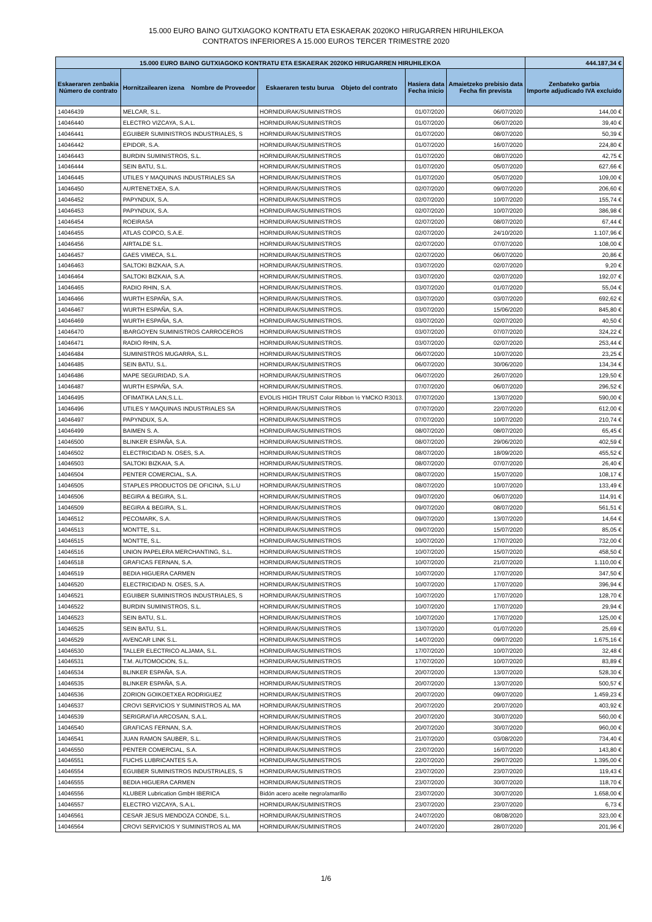15.000 EURO BAINO GUTXIAGOKO KONTRATU ETA ESKAERAK 2020KO HIRUGARREN HIRUHILEKOA
CONTRATOS INFERIORES A 15.000 EUROS TERCER TRIMESTRE 2020
| 15.000 EURO BAINO GUTXIAGOKO KONTRATU ETA ESKAERAK 2020KO HIRUGARREN HIRUHILEKOA | | | | | 444.187,34 € |
| --- | --- | --- | --- | --- | --- |
| Eskaeraren zenbakia Número de contrato | Hornitzailearen izena Nombre de Proveedor | Eskaeraren testu burua Objeto del contrato | Hasiera data Fecha inicio | Amaietzeko prebisio data Fecha fin prevista | Zenbateko garbia Importe adjudicado IVA excluido |
| 14046439 | MELCAR, S.L. | HORNIDURAK/SUMINISTROS | 01/07/2020 | 06/07/2020 | 144,00 € |
| 14046440 | ELECTRO VIZCAYA, S.A.L. | HORNIDURAK/SUMINISTROS | 01/07/2020 | 06/07/2020 | 39,40 € |
| 14046441 | EGUIBER SUMINISTROS INDUSTRIALES, S | HORNIDURAK/SUMINISTROS | 01/07/2020 | 08/07/2020 | 50,39 € |
| 14046442 | EPIDOR, S.A. | HORNIDURAK/SUMINISTROS | 01/07/2020 | 16/07/2020 | 224,80 € |
| 14046443 | BURDIN SUMINISTROS, S.L. | HORNIDURAK/SUMINISTROS | 01/07/2020 | 08/07/2020 | 42,75 € |
| 14046444 | SEIN BATU, S.L. | HORNIDURAK/SUMINISTROS | 01/07/2020 | 05/07/2020 | 627,66 € |
| 14046445 | UTILES Y MAQUINAS INDUSTRIALES SA | HORNIDURAK/SUMINISTROS | 01/07/2020 | 05/07/2020 | 109,00 € |
| 14046450 | AURTENETXEA, S.A. | HORNIDURAK/SUMINISTROS | 02/07/2020 | 09/07/2020 | 206,60 € |
| 14046452 | PAPYNDUX, S.A. | HORNIDURAK/SUMINISTROS | 02/07/2020 | 10/07/2020 | 155,74 € |
| 14046453 | PAPYNDUX, S.A. | HORNIDURAK/SUMINISTROS | 02/07/2020 | 10/07/2020 | 386,98 € |
| 14046454 | ROEIRASA | HORNIDURAK/SUMINISTROS | 02/07/2020 | 08/07/2020 | 67,44 € |
| 14046455 | ATLAS COPCO, S.A.E. | HORNIDURAK/SUMINISTROS | 02/07/2020 | 24/10/2020 | 1.107,96 € |
| 14046456 | AIRTALDE S.L. | HORNIDURAK/SUMINISTROS | 02/07/2020 | 07/07/2020 | 108,00 € |
| 14046457 | GAES VIMECA, S.L. | HORNIDURAK/SUMINISTROS | 02/07/2020 | 06/07/2020 | 20,86 € |
| 14046463 | SALTOKI BIZKAIA, S.A. | HORNIDURAK/SUMINISTROS. | 03/07/2020 | 02/07/2020 | 9,20 € |
| 14046464 | SALTOKI BIZKAIA, S.A. | HORNIDURAK/SUMINISTROS. | 03/07/2020 | 02/07/2020 | 192,07 € |
| 14046465 | RADIO RHIN, S.A. | HORNIDURAK/SUMINISTROS. | 03/07/2020 | 01/07/2020 | 55,04 € |
| 14046466 | WURTH ESPAÑA, S.A. | HORNIDURAK/SUMINISTROS. | 03/07/2020 | 03/07/2020 | 692,62 € |
| 14046467 | WURTH ESPAÑA, S.A. | HORNIDURAK/SUMINISTROS. | 03/07/2020 | 15/06/2020 | 845,80 € |
| 14046469 | WURTH ESPAÑA, S.A. | HORNIDURAK/SUMINISTROS. | 03/07/2020 | 02/07/2020 | 40,50 € |
| 14046470 | IBARGOYEN SUMINISTROS CARROCEROS | HORNIDURAK/SUMINISTROS | 03/07/2020 | 07/07/2020 | 324,22 € |
| 14046471 | RADIO RHIN, S.A. | HORNIDURAK/SUMINISTROS. | 03/07/2020 | 02/07/2020 | 253,44 € |
| 14046484 | SUMINISTROS MUGARRA, S.L. | HORNIDURAK/SUMINISTROS | 06/07/2020 | 10/07/2020 | 23,25 € |
| 14046485 | SEIN BATU, S.L. | HORNIDURAK/SUMINISTROS | 06/07/2020 | 30/06/2020 | 134,34 € |
| 14046486 | MAPE SEGURIDAD, S.A. | HORNIDURAK/SUMINISTROS | 06/07/2020 | 26/07/2020 | 129,50 € |
| 14046487 | WURTH ESPAÑA, S.A. | HORNIDURAK/SUMINISTROS. | 07/07/2020 | 06/07/2020 | 296,52 € |
| 14046495 | OFIMATIKA LAN,S.L.L. | EVOLIS HIGH TRUST Color Ribbon ½ YMCKO R3013. | 07/07/2020 | 13/07/2020 | 590,00 € |
| 14046496 | UTILES Y MAQUINAS INDUSTRIALES SA | HORNIDURAK/SUMINISTROS | 07/07/2020 | 22/07/2020 | 612,00 € |
| 14046497 | PAPYNDUX, S.A. | HORNIDURAK/SUMINISTROS | 07/07/2020 | 10/07/2020 | 210,74 € |
| 14046499 | BAIMEN S. A. | HORNIDURAK/SUMINISTROS | 08/07/2020 | 08/07/2020 | 65,45 € |
| 14046500 | BLINKER ESPAÑA, S.A. | HORNIDURAK/SUMINISTROS. | 08/07/2020 | 29/06/2020 | 402,59 € |
| 14046502 | ELECTRICIDAD N. OSES, S.A. | HORNIDURAK/SUMINISTROS | 08/07/2020 | 18/09/2020 | 455,52 € |
| 14046503 | SALTOKI BIZKAIA, S.A. | HORNIDURAK/SUMINISTROS. | 08/07/2020 | 07/07/2020 | 26,40 € |
| 14046504 | PENTER COMERCIAL, S.A. | HORNIDURAK/SUMINISTROS | 08/07/2020 | 15/07/2020 | 108,17 € |
| 14046505 | STAPLES PRODUCTOS DE OFICINA, S.L.U | HORNIDURAK/SUMINISTROS | 08/07/2020 | 10/07/2020 | 133,49 € |
| 14046506 | BEGIRA & BEGIRA, S.L. | HORNIDURAK/SUMINISTROS | 09/07/2020 | 06/07/2020 | 114,91 € |
| 14046509 | BEGIRA & BEGIRA, S.L. | HORNIDURAK/SUMINISTROS | 09/07/2020 | 08/07/2020 | 561,51 € |
| 14046512 | PECOMARK, S.A. | HORNIDURAK/SUMINISTROS | 09/07/2020 | 13/07/2020 | 14,64 € |
| 14046513 | MONTTE, S.L. | HORNIDURAK/SUMINISTROS | 09/07/2020 | 15/07/2020 | 85,05 € |
| 14046515 | MONTTE, S.L. | HORNIDURAK/SUMINISTROS | 10/07/2020 | 17/07/2020 | 732,00 € |
| 14046516 | UNION PAPELERA MERCHANTING, S.L. | HORNIDURAK/SUMINISTROS | 10/07/2020 | 15/07/2020 | 458,50 € |
| 14046518 | GRAFICAS FERNAN, S.A. | HORNIDURAK/SUMINISTROS | 10/07/2020 | 21/07/2020 | 1.110,00 € |
| 14046519 | BEDIA HIGUERA CARMEN | HORNIDURAK/SUMINISTROS | 10/07/2020 | 17/07/2020 | 347,50 € |
| 14046520 | ELECTRICIDAD N. OSES, S.A. | HORNIDURAK/SUMINISTROS | 10/07/2020 | 17/07/2020 | 396,94 € |
| 14046521 | EGUIBER SUMINISTROS INDUSTRIALES, S | HORNIDURAK/SUMINISTROS | 10/07/2020 | 17/07/2020 | 128,70 € |
| 14046522 | BURDIN SUMINISTROS, S.L. | HORNIDURAK/SUMINISTROS | 10/07/2020 | 17/07/2020 | 29,94 € |
| 14046523 | SEIN BATU, S.L. | HORNIDURAK/SUMINISTROS | 10/07/2020 | 17/07/2020 | 125,00 € |
| 14046525 | SEIN BATU, S.L. | HORNIDURAK/SUMINISTROS | 13/07/2020 | 01/07/2020 | 25,69 € |
| 14046529 | AVENCAR LINK S.L. | HORNIDURAK/SUMINISTROS | 14/07/2020 | 09/07/2020 | 1.675,16 € |
| 14046530 | TALLER ELECTRICO ALJAMA, S.L. | HORNIDURAK/SUMINISTROS | 17/07/2020 | 10/07/2020 | 32,48 € |
| 14046531 | T.M. AUTOMOCION, S.L. | HORNIDURAK/SUMINISTROS | 17/07/2020 | 10/07/2020 | 83,89 € |
| 14046534 | BLINKER ESPAÑA, S.A. | HORNIDURAK/SUMINISTROS | 20/07/2020 | 13/07/2020 | 528,30 € |
| 14046535 | BLINKER ESPAÑA, S.A. | HORNIDURAK/SUMINISTROS | 20/07/2020 | 13/07/2020 | 500,57 € |
| 14046536 | ZORION GOIKOETXEA RODRIGUEZ | HORNIDURAK/SUMINISTROS | 20/07/2020 | 09/07/2020 | 1.459,23 € |
| 14046537 | CROVI SERVICIOS Y SUMINISTROS AL MA | HORNIDURAK/SUMINISTROS | 20/07/2020 | 20/07/2020 | 403,92 € |
| 14046539 | SERIGRAFIA ARCOSAN, S.A.L. | HORNIDURAK/SUMINISTROS | 20/07/2020 | 30/07/2020 | 560,00 € |
| 14046540 | GRAFICAS FERNAN, S.A. | HORNIDURAK/SUMINISTROS | 20/07/2020 | 30/07/2020 | 960,00 € |
| 14046541 | JUAN RAMON SAUBER, S.L. | HORNIDURAK/SUMINISTROS | 21/07/2020 | 03/08/2020 | 734,40 € |
| 14046550 | PENTER COMERCIAL, S.A. | HORNIDURAK/SUMINISTROS | 22/07/2020 | 16/07/2020 | 143,80 € |
| 14046551 | FUCHS LUBRICANTES S.A. | HORNIDURAK/SUMINISTROS | 22/07/2020 | 29/07/2020 | 1.395,00 € |
| 14046554 | EGUIBER SUMINISTROS INDUSTRIALES, S | HORNIDURAK/SUMINISTROS | 23/07/2020 | 23/07/2020 | 119,43 € |
| 14046555 | BEDIA HIGUERA CARMEN | HORNIDURAK/SUMINISTROS | 23/07/2020 | 30/07/2020 | 118,70 € |
| 14046556 | KLUBER Lubrication GmbH IBERICA | Bidón acero aceite negro/amarillo | 23/07/2020 | 30/07/2020 | 1.658,00 € |
| 14046557 | ELECTRO VIZCAYA, S.A.L. | HORNIDURAK/SUMINISTROS | 23/07/2020 | 23/07/2020 | 6,73 € |
| 14046561 | CESAR JESUS MENDOZA CONDE, S.L. | HORNIDURAK/SUMINISTROS | 24/07/2020 | 08/08/2020 | 323,00 € |
| 14046564 | CROVI SERVICIOS Y SUMINISTROS AL MA | HORNIDURAK/SUMINISTROS | 24/07/2020 | 28/07/2020 | 201,96 € |
1/6